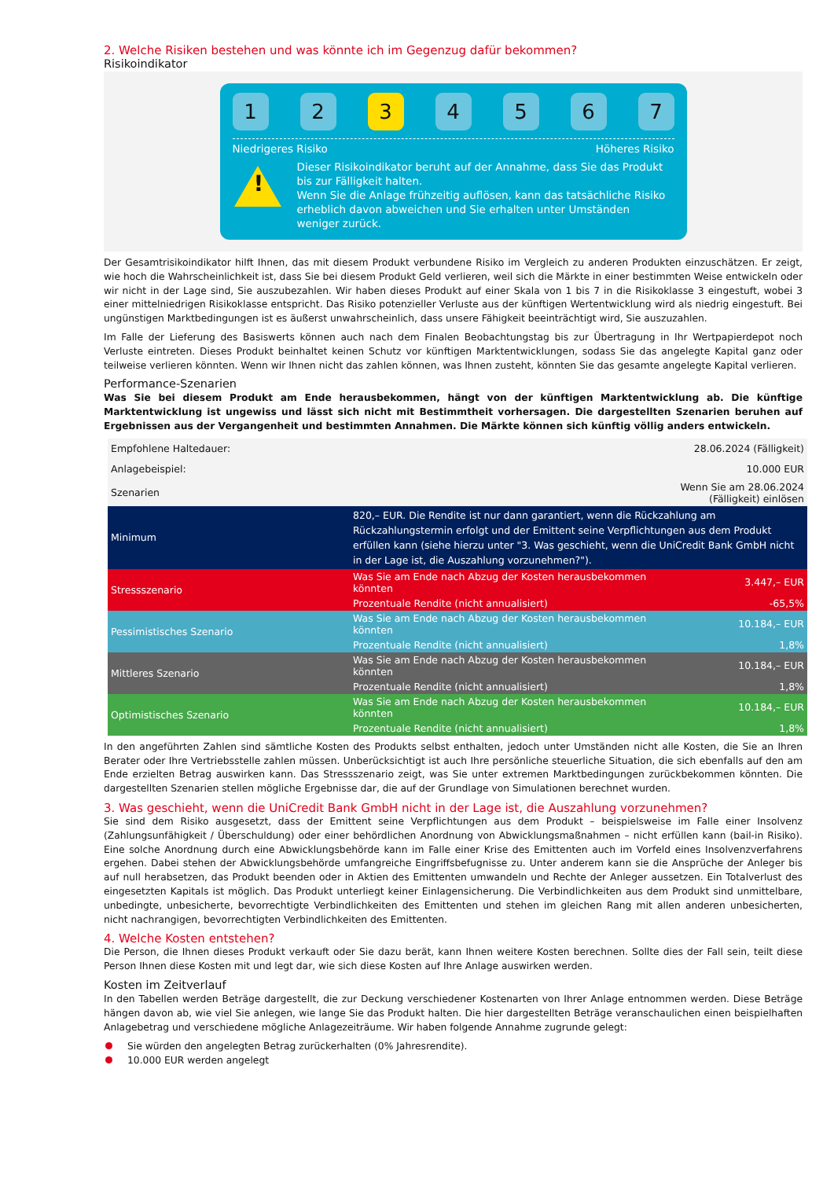2. Welche Risiken bestehen und was könnte ich im Gegenzug dafür bekommen?
Risikoindikator
1 2 3 4 5 6 7
Niedrigeres Risiko Höheres Risiko
!
Dieser Risikoindikator beruht auf der Annahme, dass Sie das Produkt bis zur Fälligkeit halten.
Wenn Sie die Anlage frühzeitig auflösen, kann das tatsächliche Risiko erheblich davon abweichen und Sie erhalten unter Umständen weniger zurück.
Der Gesamtrisikoindikator hilft Ihnen, das mit diesem Produkt verbundene Risiko im Vergleich zu anderen Produkten einzuschätzen. Er zeigt, wie hoch die Wahrscheinlichkeit ist, dass Sie bei diesem Produkt Geld verlieren, weil sich die Märkte in einer bestimmten Weise entwickeln oder wir nicht in der Lage sind, Sie auszubezahlen. Wir haben dieses Produkt auf einer Skala von 1 bis 7 in die Risikoklasse 3 eingestuft, wobei 3 einer mittelniedrigen Risikoklasse entspricht. Das Risiko potenzieller Verluste aus der künftigen Wertentwicklung wird als niedrig eingestuft. Bei ungünstigen Marktbedingungen ist es äußerst unwahrscheinlich, dass unsere Fähigkeit beeinträchtigt wird, Sie auszuzahlen.
Im Falle der Lieferung des Basiswerts können auch nach dem Finalen Beobachtungstag bis zur Übertragung in Ihr Wertpapierdepot noch Verluste eintreten. Dieses Produkt beinhaltet keinen Schutz vor künftigen Marktentwicklungen, sodass Sie das angelegte Kapital ganz oder teilweise verlieren könnten. Wenn wir Ihnen nicht das zahlen können, was Ihnen zusteht, könnten Sie das gesamte angelegte Kapital verlieren.
Performance-Szenarien
Was Sie bei diesem Produkt am Ende herausbekommen, hängt von der künftigen Marktentwicklung ab. Die künftige Marktentwicklung ist ungewiss und lässt sich nicht mit Bestimmtheit vorhersagen. Die dargestellten Szenarien beruhen auf Ergebnissen aus der Vergangenheit und bestimmten Annahmen. Die Märkte können sich künftig völlig anders entwickeln.
| Empfohlene Haltedauer: | | 28.06.2024 (Fälligkeit) |
| Anlagebeispiel: | | 10.000 EUR |
| Szenarien | | Wenn Sie am 28.06.2024 (Fälligkeit) einlösen |
| Minimum | 820,– EUR. Die Rendite ist nur dann garantiert, wenn die Rückzahlung am Rückzahlungstermin erfolgt und der Emittent seine Verpflichtungen aus dem Produkt erfüllen kann (siehe hierzu unter "3. Was geschieht, wenn die UniCredit Bank GmbH nicht in der Lage ist, die Auszahlung vorzunehmen?"). | |
| Stressszenario | Was Sie am Ende nach Abzug der Kosten herausbekommen könnten | 3.447,– EUR |
| | Prozentuale Rendite (nicht annualisiert) | -65,5% |
| Pessimistisches Szenario | Was Sie am Ende nach Abzug der Kosten herausbekommen könnten | 10.184,– EUR |
| | Prozentuale Rendite (nicht annualisiert) | 1,8% |
| Mittleres Szenario | Was Sie am Ende nach Abzug der Kosten herausbekommen könnten | 10.184,– EUR |
| | Prozentuale Rendite (nicht annualisiert) | 1,8% |
| Optimistisches Szenario | Was Sie am Ende nach Abzug der Kosten herausbekommen könnten | 10.184,– EUR |
| | Prozentuale Rendite (nicht annualisiert) | 1,8% |
In den angeführten Zahlen sind sämtliche Kosten des Produkts selbst enthalten, jedoch unter Umständen nicht alle Kosten, die Sie an Ihren Berater oder Ihre Vertriebsstelle zahlen müssen. Unberücksichtigt ist auch Ihre persönliche steuerliche Situation, die sich ebenfalls auf den am Ende erzielten Betrag auswirken kann. Das Stressszenario zeigt, was Sie unter extremen Marktbedingungen zurückbekommen könnten. Die dargestellten Szenarien stellen mögliche Ergebnisse dar, die auf der Grundlage von Simulationen berechnet wurden.
3. Was geschieht, wenn die UniCredit Bank GmbH nicht in der Lage ist, die Auszahlung vorzunehmen?
Sie sind dem Risiko ausgesetzt, dass der Emittent seine Verpflichtungen aus dem Produkt – beispielsweise im Falle einer Insolvenz (Zahlungsunfähigkeit / Überschuldung) oder einer behördlichen Anordnung von Abwicklungsmaßnahmen – nicht erfüllen kann (bail-in Risiko). Eine solche Anordnung durch eine Abwicklungsbehörde kann im Falle einer Krise des Emittenten auch im Vorfeld eines Insolvenzverfahrens ergehen. Dabei stehen der Abwicklungsbehörde umfangreiche Eingriffsbefugnisse zu. Unter anderem kann sie die Ansprüche der Anleger bis auf null herabsetzen, das Produkt beenden oder in Aktien des Emittenten umwandeln und Rechte der Anleger aussetzen. Ein Totalverlust des eingesetzten Kapitals ist möglich. Das Produkt unterliegt keiner Einlagensicherung. Die Verbindlichkeiten aus dem Produkt sind unmittelbare, unbedingte, unbesicherte, bevorrechtigte Verbindlichkeiten des Emittenten und stehen im gleichen Rang mit allen anderen unbesicherten, nicht nachrangigen, bevorrechtigten Verbindlichkeiten des Emittenten.
4. Welche Kosten entstehen?
Die Person, die Ihnen dieses Produkt verkauft oder Sie dazu berät, kann Ihnen weitere Kosten berechnen. Sollte dies der Fall sein, teilt diese Person Ihnen diese Kosten mit und legt dar, wie sich diese Kosten auf Ihre Anlage auswirken werden.
Kosten im Zeitverlauf
In den Tabellen werden Beträge dargestellt, die zur Deckung verschiedener Kostenarten von Ihrer Anlage entnommen werden. Diese Beträge hängen davon ab, wie viel Sie anlegen, wie lange Sie das Produkt halten. Die hier dargestellten Beträge veranschaulichen einen beispielhaften Anlagebetrag und verschiedene mögliche Anlagezeiträume. Wir haben folgende Annahme zugrunde gelegt:
Sie würden den angelegten Betrag zurückerhalten (0% Jahresrendite).
10.000 EUR werden angelegt